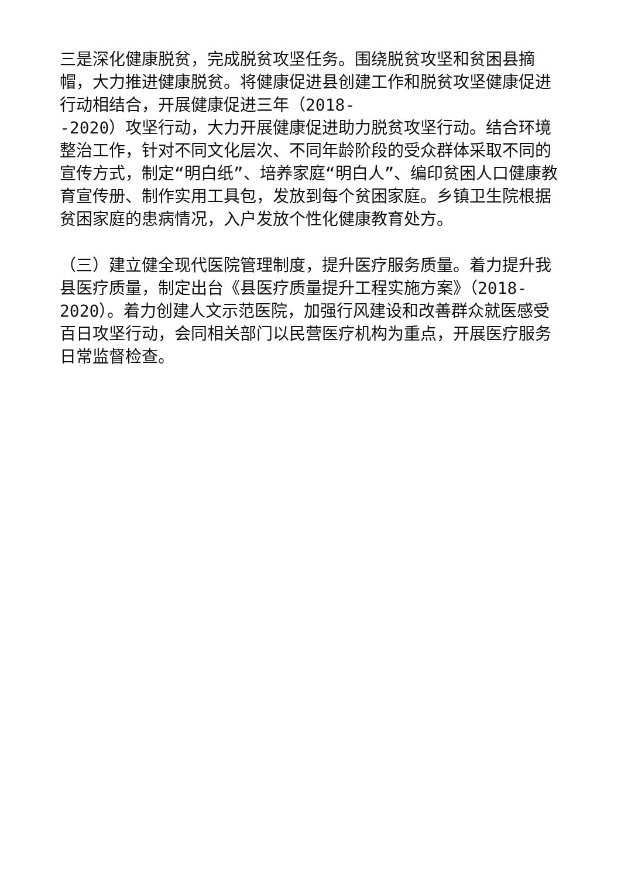三是深化健康脱贫，完成脱贫攻坚任务。围绕脱贫攻坚和贫困县摘帽，大力推进健康脱贫。将健康促进县创建工作和脱贫攻坚健康促进行动相结合，开展健康促进三年（2018-
-2020）攻坚行动，大力开展健康促进助力脱贫攻坚行动。结合环境整治工作，针对不同文化层次、不同年龄阶段的受众群体采取不同的宣传方式，制定“明白纸”、培养家庭“明白人”、编印贫困人口健康教育宣传册、制作实用工具包，发放到每个贫困家庭。乡镇卫生院根据贫困家庭的患病情况，入户发放个性化健康教育处方。
（三）建立健全现代医院管理制度，提升医疗服务质量。着力提升我县医疗质量，制定出台《县医疗质量提升工程实施方案》（2018-2020）。着力创建人文示范医院，加强行风建设和改善群众就医感受百日攻坚行动，会同相关部门以民营医疗机构为重点，开展医疗服务日常监督检查。